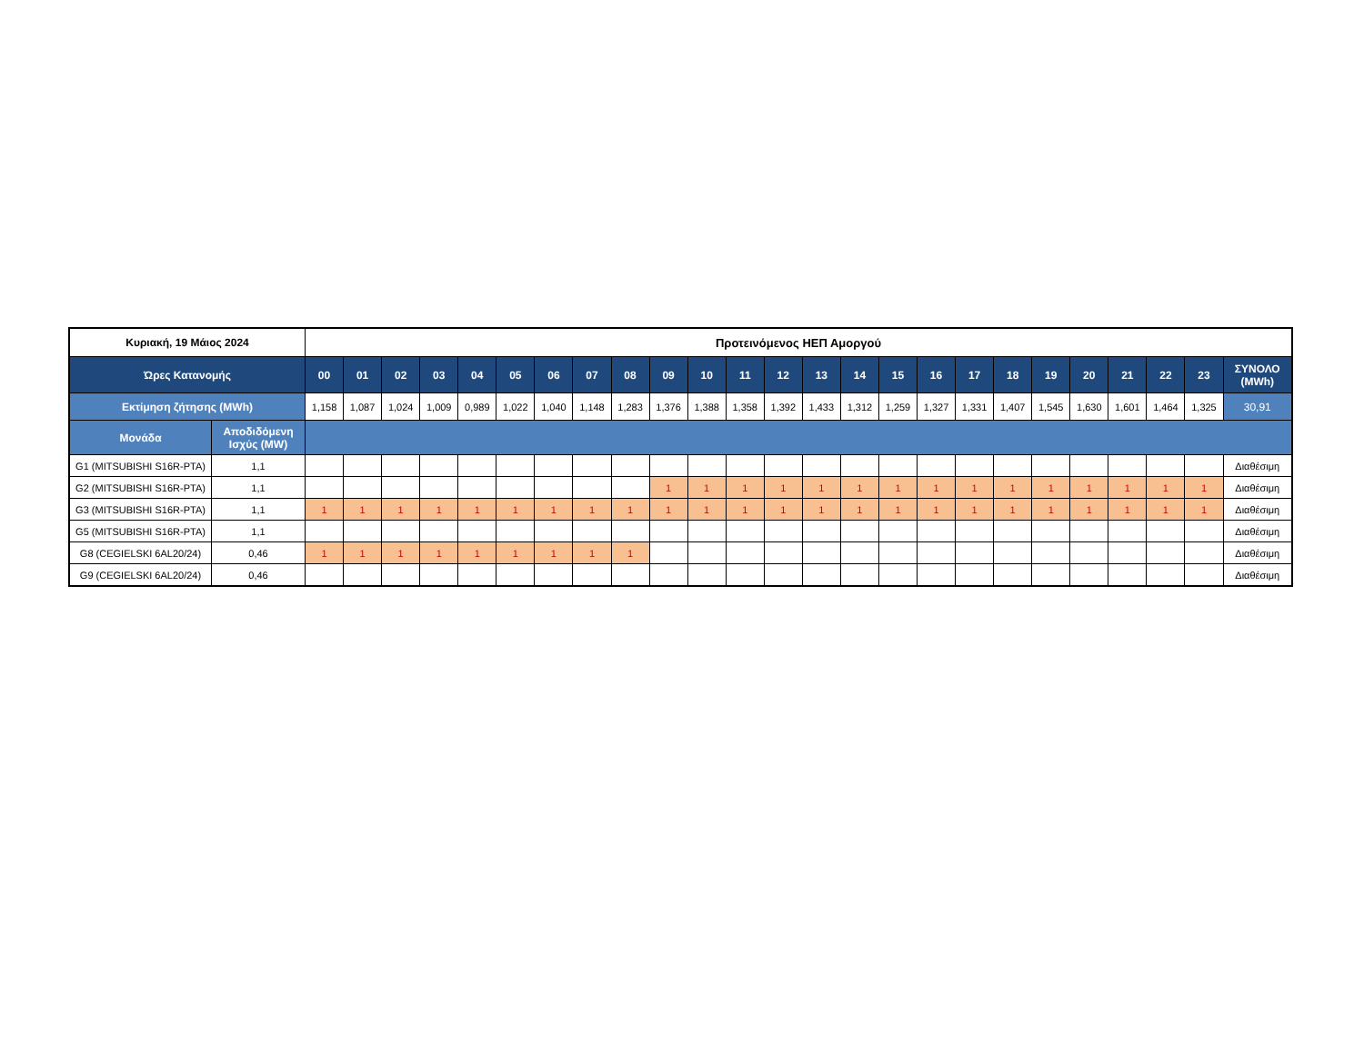| Κυριακή, 19 Μάιος 2024 | | Προτεινόμενος ΗΕΠ Αμοργού | | | | | | | | | | | | | | | | | | | | | | | | |
| --- | --- | --- | --- | --- | --- | --- | --- | --- | --- | --- | --- | --- | --- | --- | --- | --- | --- | --- | --- | --- | --- | --- | --- | --- | --- | --- |
| Ώρες Κατανομής | | 00 | 01 | 02 | 03 | 04 | 05 | 06 | 07 | 08 | 09 | 10 | 11 | 12 | 13 | 14 | 15 | 16 | 17 | 18 | 19 | 20 | 21 | 22 | 23 | ΣΥΝΟΛΟ (MWh) |
| Εκτίμηση ζήτησης (MWh) | | 1,158 | 1,087 | 1,024 | 1,009 | 0,989 | 1,022 | 1,040 | 1,148 | 1,283 | 1,376 | 1,388 | 1,358 | 1,392 | 1,433 | 1,312 | 1,259 | 1,327 | 1,331 | 1,407 | 1,545 | 1,630 | 1,601 | 1,464 | 1,325 | 30,91 |
| Μονάδα | Αποδιδόμενη Ισχύς (MW) | | | | | | | | | | | | | | | | | | | | | | | | | |
| G1 (MITSUBISHI S16R-PTA) | 1,1 | | | | | | | | | | | | | | | | | | | | | | | | | Διαθέσιμη |
| G2 (MITSUBISHI S16R-PTA) | 1,1 | | | | | | | | | | 1 | 1 | 1 | 1 | 1 | 1 | 1 | 1 | 1 | 1 | 1 | 1 | 1 | 1 | 1 | Διαθέσιμη |
| G3 (MITSUBISHI S16R-PTA) | 1,1 | 1 | 1 | 1 | 1 | 1 | 1 | 1 | 1 | 1 | 1 | 1 | 1 | 1 | 1 | 1 | 1 | 1 | 1 | 1 | 1 | 1 | 1 | 1 | 1 | Διαθέσιμη |
| G5 (MITSUBISHI S16R-PTA) | 1,1 | | | | | | | | | | | | | | | | | | | | | | | | | Διαθέσιμη |
| G8 (CEGIELSKI 6AL20/24) | 0,46 | 1 | 1 | 1 | 1 | 1 | 1 | 1 | 1 | 1 | | | | | | | | | | | | | | | | Διαθέσιμη |
| G9 (CEGIELSKI 6AL20/24) | 0,46 | | | | | | | | | | | | | | | | | | | | | | | | | Διαθέσιμη |